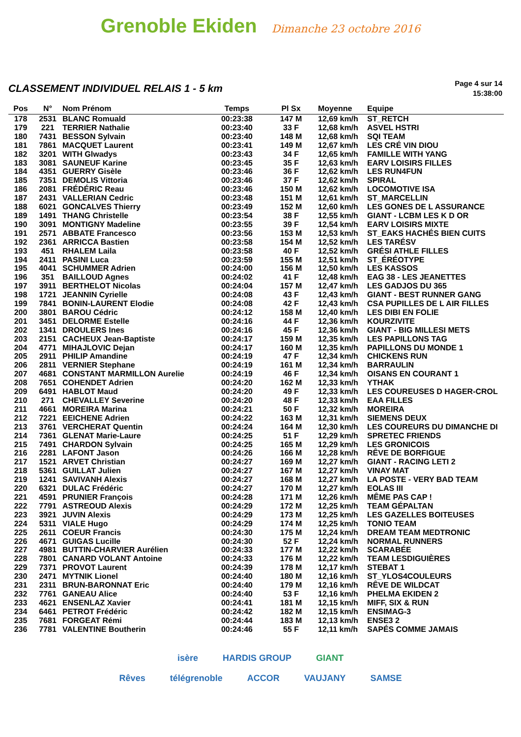Grenoble Ekiden Dimanche 23 octobre 2016
CLASSEMENT INDIVIDUEL RELAIS 1 - 5 km
Page 4 sur 14
15:38:00
| Pos | N° | Nom Prénom | Temps | Pl Sx | Moyenne | Equipe |
| --- | --- | --- | --- | --- | --- | --- |
| 178 | 2531 | BLANC Romuald | 00:23:38 | 147 M | 12,69 km/h | ST_RETCH |
| 179 | 221 | TERRIER Nathalie | 00:23:40 | 33 F | 12,68 km/h | ASVEL HSTRI |
| 180 | 7431 | BESSON Sylvain | 00:23:40 | 148 M | 12,68 km/h | SQI TEAM |
| 181 | 7861 | MACQUET Laurent | 00:23:41 | 149 M | 12,67 km/h | LES CRÉ VIN DIOU |
| 182 | 3201 | WITH Glwadys | 00:23:43 | 34 F | 12,65 km/h | FAMILLE WITH YANG |
| 183 | 3081 | SAUNEUF Karine | 00:23:45 | 35 F | 12,63 km/h | EARV LOISIRS FILLES |
| 184 | 4351 | GUERRY Gisèle | 00:23:46 | 36 F | 12,62 km/h | LES RUN4FUN |
| 185 | 7351 | DEMOLIS Vittoria | 00:23:46 | 37 F | 12,62 km/h | SPIRAL |
| 186 | 2081 | FRÉDÉRIC Reau | 00:23:46 | 150 M | 12,62 km/h | LOCOMOTIVE ISA |
| 187 | 2431 | VALLERIAN Cedric | 00:23:48 | 151 M | 12,61 km/h | ST_MARCELLIN |
| 188 | 6021 | GONCALVES Thierry | 00:23:49 | 152 M | 12,60 km/h | LES GONES DE L ASSURANCE |
| 189 | 1491 | THANG Christelle | 00:23:54 | 38 F | 12,55 km/h | GIANT - LCBM LES K D OR |
| 190 | 3091 | MONTIGNY Madeline | 00:23:55 | 39 F | 12,54 km/h | EARV LOISIRS MIXTE |
| 191 | 2571 | ABBATE Francesco | 00:23:56 | 153 M | 12,53 km/h | ST_EAKS HACHÉS BIEN CUITS |
| 192 | 2361 | ARRICCA Bastien | 00:23:58 | 154 M | 12,52 km/h | LES TARÉSV |
| 193 | 451 | RHALEM Laila | 00:23:58 | 40 F | 12,52 km/h | GRÉSI ATHLE FILLES |
| 194 | 2411 | PASINI Luca | 00:23:59 | 155 M | 12,51 km/h | ST_ÉRÉOTYPE |
| 195 | 4041 | SCHUMMER Adrien | 00:24:00 | 156 M | 12,50 km/h | LES KASSOS |
| 196 | 351 | BAILLOUD Agnes | 00:24:02 | 41 F | 12,48 km/h | EAG 38 - LES JEANETTES |
| 197 | 3911 | BERTHELOT Nicolas | 00:24:04 | 157 M | 12,47 km/h | LES GADJOS DU 365 |
| 198 | 1721 | JEANNIN Cyrielle | 00:24:08 | 43 F | 12,43 km/h | GIANT - BEST RUNNER GANG |
| 199 | 7841 | BONIN-LAURENT Elodie | 00:24:08 | 42 F | 12,43 km/h | CSA PUPILLES DE L AIR FILLES |
| 200 | 3801 | BAROU Cédric | 00:24:12 | 158 M | 12,40 km/h | LES DIBI EN FOLIE |
| 201 | 3451 | DELORME Estelle | 00:24:16 | 44 F | 12,36 km/h | KOURZIVITE |
| 202 | 1341 | DROULERS Ines | 00:24:16 | 45 F | 12,36 km/h | GIANT - BIG MILLESI METS |
| 203 | 2151 | CACHEUX Jean-Baptiste | 00:24:17 | 159 M | 12,35 km/h | LES PAPILLONS TAG |
| 204 | 4771 | MIHAJLOVIC Dejan | 00:24:17 | 160 M | 12,35 km/h | PAPILLONS DU MONDE 1 |
| 205 | 2911 | PHILIP Amandine | 00:24:19 | 47 F | 12,34 km/h | CHICKENS RUN |
| 206 | 2811 | VERNIER Stephane | 00:24:19 | 161 M | 12,34 km/h | BARRAULIN |
| 207 | 4681 | CONSTANT MARMILLON Aurelie | 00:24:19 | 46 F | 12,34 km/h | OISANS EN COURANT 1 |
| 208 | 7651 | COHENDET Adrien | 00:24:20 | 162 M | 12,33 km/h | YTHAK |
| 209 | 6491 | HABLOT Maud | 00:24:20 | 49 F | 12,33 km/h | LES COUREUSES D HAGER-CROL |
| 210 | 271 | CHEVALLEY Severine | 00:24:20 | 48 F | 12,33 km/h | EAA FILLES |
| 211 | 4661 | MOREIRA Marina | 00:24:21 | 50 F | 12,32 km/h | MOREIRA |
| 212 | 7221 | EEICHENE Adrien | 00:24:22 | 163 M | 12,31 km/h | SIEMENS DEUX |
| 213 | 3761 | VERCHERAT Quentin | 00:24:24 | 164 M | 12,30 km/h | LES COUREURS DU DIMANCHE DI |
| 214 | 7361 | GLENAT Marie-Laure | 00:24:25 | 51 F | 12,29 km/h | SPRETEC FRIENDS |
| 215 | 7491 | CHARDON Sylvain | 00:24:25 | 165 M | 12,29 km/h | LES GRONICOIS |
| 216 | 2281 | LAFONT Jason | 00:24:26 | 166 M | 12,28 km/h | RÊVE DE BORFIGUE |
| 217 | 1521 | ARVET Christian | 00:24:27 | 169 M | 12,27 km/h | GIANT - RACING LETI 2 |
| 218 | 5361 | GUILLAT Julien | 00:24:27 | 167 M | 12,27 km/h | VINAY MAT |
| 219 | 1241 | SAVIVANH Alexis | 00:24:27 | 168 M | 12,27 km/h | LA POSTE - VERY BAD TEAM |
| 220 | 6321 | DULAC Frédéric | 00:24:27 | 170 M | 12,27 km/h | EOLAS III |
| 221 | 4591 | PRUNIER François | 00:24:28 | 171 M | 12,26 km/h | MÊME PAS CAP ! |
| 222 | 7791 | ASTREOUD Alexis | 00:24:29 | 172 M | 12,25 km/h | TEAM GÉPALTAN |
| 223 | 3921 | JUVIN Alexis | 00:24:29 | 173 M | 12,25 km/h | LES GAZELLES BOITEUSES |
| 224 | 5311 | VIALE Hugo | 00:24:29 | 174 M | 12,25 km/h | TONIO TEAM |
| 225 | 2611 | COEUR Francis | 00:24:30 | 175 M | 12,24 km/h | DREAM TEAM MEDTRONIC |
| 226 | 4671 | GUIGAS Lucille | 00:24:30 | 52 F | 12,24 km/h | NORMAL RUNNERS |
| 227 | 4981 | BUTTIN-CHARVIER Aurélien | 00:24:33 | 177 M | 12,22 km/h | SCARABÉE |
| 228 | 7801 | CANARD VOLANT Antoine | 00:24:33 | 176 M | 12,22 km/h | TEAM LESDIGUIÈRES |
| 229 | 7371 | PROVOT Laurent | 00:24:39 | 178 M | 12,17 km/h | STEBAT 1 |
| 230 | 2471 | MYTNIK Lionel | 00:24:40 | 180 M | 12,16 km/h | ST_YLOS4COULEURS |
| 231 | 2311 | BRUN-BARONNAT Eric | 00:24:40 | 179 M | 12,16 km/h | RÊVE DE WILDCAT |
| 232 | 7761 | GANEAU Alice | 00:24:40 | 53 F | 12,16 km/h | PHELMA EKIDEN 2 |
| 233 | 4621 | ENSENLAZ Xavier | 00:24:41 | 181 M | 12,15 km/h | MIFF, SIX & RUN |
| 234 | 6461 | PETROT Frédéric | 00:24:42 | 182 M | 12,15 km/h | ENSIMAG-3 |
| 235 | 7681 | FORGEAT Rémi | 00:24:44 | 183 M | 12,13 km/h | ENSE3 2 |
| 236 | 7781 | VALENTINE Boutherin | 00:24:46 | 55 F | 12,11 km/h | SAPÉS COMME JAMAIS |
isère HARDIS GROUP GIANT
Rêves télégrenoble ACCOR VAUJANY SAMSE